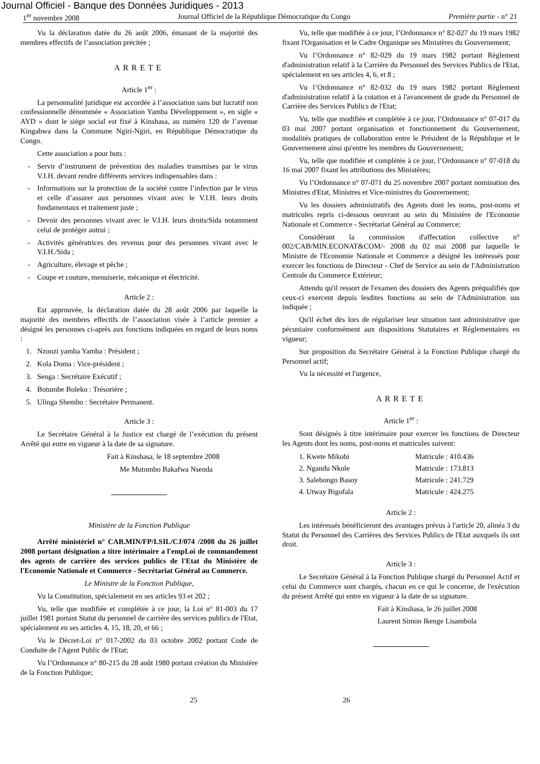Journal Officiel - Banque des Données Juridiques - 2013
1<sup>er</sup> novembre 2008 Journal Officiel de la République Démocratique du Congo Première partie - n° 21
Vu la déclaration datée du 26 août 2006, émanant de la majorité des membres effectifs de l’association précitée ;
ARRETE
Article 1<sup>er</sup> :
La personnalité juridique est accordée à l’association sans but lucratif non confessionnelle dénommée « Association Yamba Développement », en sigle « AYD » dont le siège social est fixé à Kinshasa, au numéro 120 de l’avenue Kingabwa dans la Commune Ngiri-Ngiri, en République Démocratique du Congo.
Cette association a pour buts :
- Servir d’instrument de prévention des maladies transmises par le virus V.I.H. devant rendre différents services indispensables dans :
- Informations sur la protection de la société contre l’infection par le virus et celle d’assurer aux personnes vivant avec le V.I.H. leurs droits fondamentaux et traitement juste ;
- Devoir des personnes vivant avec le V.I.H. leurs droits/Sida notamment celui de protéger autrui ;
- Activités génératrices des revenus pour des personnes vivant avec le V.I.H./Sida ;
- Agriculture, élevage et pêche ;
- Coupe et couture, menuiserie, mécanique et électricité.
Article 2 :
Est approuvée, la déclaration datée du 28 août 2006 par laquelle la majorité des membres effectifs de l’association visée à l’article premier a désigné les personnes ci-après aux fonctions indiquées en regard de leurs noms :
1. Nzonzi yamba Yamba : Président ;
2. Kola Doma : Vice-président ;
3. Senga : Secrétaire Exécutif ;
4. Botumbe Boleko : Trésorière ;
5. Ulinga Shembo : Secrétaire Permanent.
Article 3 :
Le Secrétaire Général à la Justice est chargé de l’exécution du présent Arrêté qui entre en vigueur à la date de sa signature.
Fait à Kinshasa, le 18 septembre 2008
Me Mutombo Bakafwa Nsenda
Ministère de la Fonction Publique
Arrêté ministériel n° CAB.MIN/FP/LSIL/CJ/074 /2008 du 26 juillet 2008 portant désignation a titre intérimaire a l'empLoi de commandement des agents de carrière des services publics de l'Etat du Ministère de l'Economie Nationale et Commerce - Secrétariat Général au Commerce.
Le Ministre de la Fonction Publique,
Vu la Constitution, spécialement en ses articles 93 et 202 ;
Vu, telle que modifiée et complétée à ce jour, la Loi n° 81-003 du 17 juillet 1981 portant Statut du personnel de carrière des services publics de l'Etat, spécialement en ses articles 4, 15, 18, 20, et 66 ;
Vu le Décret-Loi n° 017-2002 du 03 octobre 2002 portant Code de Conduite de l'Agent Public de l'Etat;
Vu l’Ordonnance n° 80-215 du 28 août 1980 portant création du Ministère de la Fonction Publique;
Vu, telle que modifiée à ce jour, l’Ordonnance n° 82-027 du 19 mars 1982 fixant l'Organisation et le Cadre Organique ses Ministères du Gouvernement;
Vu l’Ordonnance n° 82-029 du 19 mars 1982 portant Règlement d'administration relatif à la Carrière du Personnel des Services Publics de l'Etat, spécialement en ses articles 4, 6, et 8 ;
Vu l’Ordonnance n° 82-032 du 19 mars 1982 portant Règlement d'administration relatif à la cotation et à l'avancement de grade du Personnel de Carrière des Services Publics de l'Etat;
Vu, telle que modifiée et complétée à ce jour, l’Ordonnance n° 07-017 du 03 mai 2007 portant organisation et fonctionnement du Gouvernement, modalités pratiques de collaboration entre le Président de la République et le Gouvernement ainsi qu'entre les membres du Gouvernement;
Vu, telle que modifiée et complétée à ce jour, l’Ordonnance n° 07-018 du 16 mai 2007 fixant les attributions des Ministères;
Vu l’Ordonnance n° 07-071 du 25 novembre 2007 portant nomination des Ministres d'Etat, Ministres et Vice-ministres du Gouvernement;
Vu les dossiers administratifs des Agents dont les noms, post-noms et matricules repris ci-dessous oeuvrant au sein du Ministère de l'Economie Nationale et Commerce - Secrétariat Général au Commerce;
Considérant la commission d'affectation collective n° 002/CAB/MIN.ECONAT&COM/- 2008 du 02 mai 2008 par laquelle le Ministre de l'Economie Nationale et Commerce a désigné les intéressés pour exercer les fonctions de Directeur - Chef de Service au sein de l'Administration Centrale du Commerce Extérieur;
Attendu qu'il ressort de l'examen des dossiers des Agents préqualifiés que ceux-ci exercent depuis lesdites fonctions au sein de l'Administration sus indiquée ;
Qu'il échet dès lors de régulariser leur situation tant administrative que pécuniaire conformément aux dispositions Statutaires et Réglementaires en vigueur;
Sur proposition du Secrétaire Général à la Fonction Publique chargé du Personnel actif;
Vu la nécessité et l'urgence,
ARRETE
Article 1<sup>er</sup> :
Sont désignés à titre intérimaire pour exercer les fonctions de Directeur les Agents dont les noms, post-noms et matricules suivent:
| 1. Kwete Mikobi | Matricule : 410.436 |
| 2. Ngandu Nkole | Matricule : 173.813 |
| 3. Salebongo Basoy | Matricule : 241.729 |
| 4. Utway Bigofala | Matricule : 424.275 |
Article 2 :
Les intéressés bénéficieront des avantages prévus à l'article 20, alinéa 3 du Statut du Personnel des Carrières des Services Publics de l'Etat auxquels ils ont droit.
Article 3 :
Le Secrétaire Général à la Fonction Publique chargé du Personnel Actif et celui du Commerce sont chargés, chacun en ce qui le concerne, de l'exécution du présent Arrêté qui entre en vigueur à la date de sa signature.
Fait à Kinshasa, le 26 juillet 2008
Laurent Simon Ikenge Lisambola
25 26